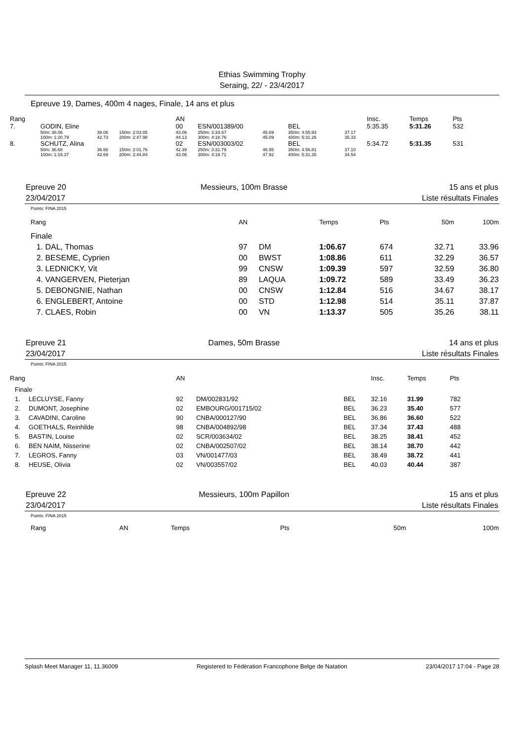Ethias Swimming Trophy
Seraing, 22/ - 23/4/2017
Epreuve 19, Dames, 400m 4 nages, Finale, 14 ans et plus
| Rang | | | | AN | | | | | Insc. | | Temps | Pts |
| 7. | GODIN, Eline | | | 00 | ESN/001389/00 | | BEL | | 5:35.35 | | 5:31.26 | 532 |
| | 50m: 38.06 | 38.06 | 150m: 2:03.85 | 43.06 | 250m: 3:33.67 | 45.69 | 350m: 4:55.93 | 37.17 | | | | |
| | 100m: 1:20.79 | 42.73 | 200m: 2:47.98 | 44.13 | 300m: 4:18.76 | 45.09 | 400m: 5:31.26 | 35.33 | | | | |
| 8. | SCHUTZ, Alina | | | 02 | ESN/003003/02 | | BEL | | 5:34.72 | | 5:31.35 | 531 |
| | 50m: 36.68 | 36.68 | 150m: 2:01.76 | 42.39 | 250m: 3:31.79 | 46.95 | 350m: 4:56.81 | 37.10 | | | | |
| | 100m: 1:19.37 | 42.69 | 200m: 2:44.84 | 43.08 | 300m: 4:19.71 | 47.92 | 400m: 5:31.35 | 34.54 | | | | |
Epreuve 20
23/04/2017 Messieurs, 100m Brasse 15 ans et plus
Liste résultats Finales
Points: FINA 2015
| Rang | | AN | | Temps | Pts | 50m | 100m |
| Finale | | | | | | | |
| 1. | DAL, Thomas | 97 | DM | 1:06.67 | 674 | 32.71 | 33.96 |
| 2. | BESEME, Cyprien | 00 | BWST | 1:08.86 | 611 | 32.29 | 36.57 |
| 3. | LEDNICKY, Vit | 99 | CNSW | 1:09.39 | 597 | 32.59 | 36.80 |
| 4. | VANGERVEN, Pieterjan | 89 | LAQUA | 1:09.72 | 589 | 33.49 | 36.23 |
| 5. | DEBONGNIE, Nathan | 00 | CNSW | 1:12.84 | 516 | 34.67 | 38.17 |
| 6. | ENGLEBERT, Antoine | 00 | STD | 1:12.98 | 514 | 35.11 | 37.87 |
| 7. | CLAES, Robin | 00 | VN | 1:13.37 | 505 | 35.26 | 38.11 |
Epreuve 21
23/04/2017 Dames, 50m Brasse 14 ans et plus
Liste résultats Finales
Points: FINA 2015
| Rang | | AN | | | Insc. | Temps | Pts |
| Finale | | | | | | | |
| 1. | LECLUYSE, Fanny | 92 | DM/002831/92 | BEL | 32.16 | 31.99 | 782 |
| 2. | DUMONT, Josephine | 02 | EMBOURG/001715/02 | BEL | 36.23 | 35.40 | 577 |
| 3. | CAVADINI, Caroline | 90 | CNBA/000127/90 | BEL | 36.86 | 36.60 | 522 |
| 4. | GOETHALS, Reinhilde | 98 | CNBA/004892/98 | BEL | 37.34 | 37.43 | 488 |
| 5. | BASTIN, Louise | 02 | SCR/003634/02 | BEL | 38.25 | 38.41 | 452 |
| 6. | BEN NAIM, Nisserine | 02 | CNBA/002507/02 | BEL | 38.14 | 38.70 | 442 |
| 7. | LEGROS, Fanny | 03 | VN/001477/03 | BEL | 38.49 | 38.72 | 441 |
| 8. | HEUSE, Olivia | 02 | VN/003557/02 | BEL | 40.03 | 40.44 | 387 |
Epreuve 22
23/04/2017 Messieurs, 100m Papillon 15 ans et plus
Liste résultats Finales
Points: FINA 2015
| Rang | AN | Temps | Pts | 50m | 100m |
Splash Meet Manager 11, 11.36009 Registered to Fédération Francophone Belge de Natation 23/04/2017 17:04 - Page 28